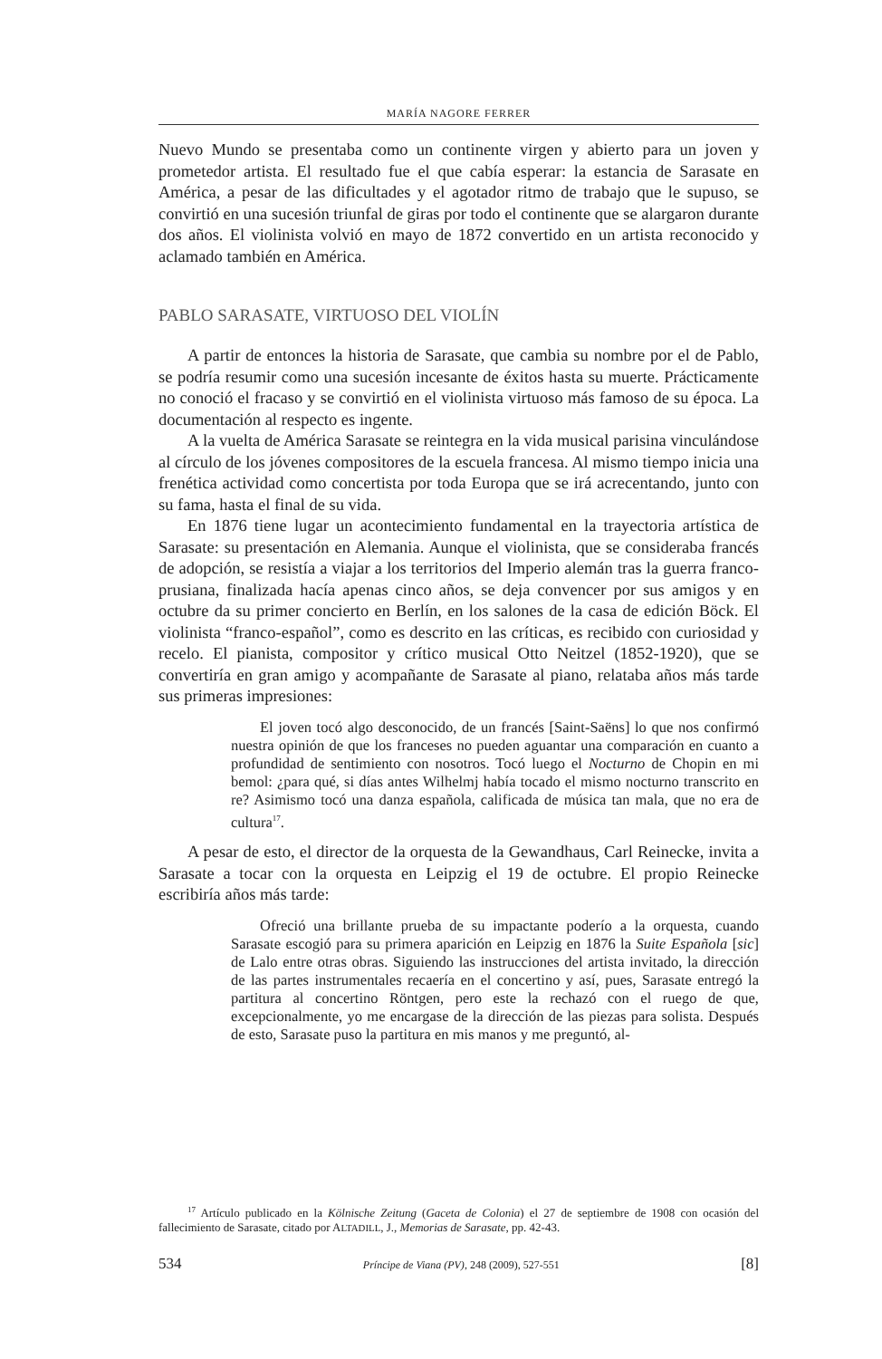MARÍA NAGORE FERRER
Nuevo Mundo se presentaba como un continente virgen y abierto para un joven y prometedor artista. El resultado fue el que cabía esperar: la estancia de Sarasate en América, a pesar de las dificultades y el agotador ritmo de trabajo que le supuso, se convirtió en una sucesión triunfal de giras por todo el continente que se alargaron durante dos años. El violinista volvió en mayo de 1872 convertido en un artista reconocido y aclamado también en América.
PABLO SARASATE, VIRTUOSO DEL VIOLÍN
A partir de entonces la historia de Sarasate, que cambia su nombre por el de Pablo, se podría resumir como una sucesión incesante de éxitos hasta su muerte. Prácticamente no conoció el fracaso y se convirtió en el violinista virtuoso más famoso de su época. La documentación al respecto es ingente.
A la vuelta de América Sarasate se reintegra en la vida musical parisina vinculándose al círculo de los jóvenes compositores de la escuela francesa. Al mismo tiempo inicia una frenética actividad como concertista por toda Europa que se irá acrecentando, junto con su fama, hasta el final de su vida.
En 1876 tiene lugar un acontecimiento fundamental en la trayectoria artística de Sarasate: su presentación en Alemania. Aunque el violinista, que se consideraba francés de adopción, se resistía a viajar a los territorios del Imperio alemán tras la guerra franco-prusiana, finalizada hacía apenas cinco años, se deja convencer por sus amigos y en octubre da su primer concierto en Berlín, en los salones de la casa de edición Böck. El violinista “franco-español”, como es descrito en las críticas, es recibido con curiosidad y recelo. El pianista, compositor y crítico musical Otto Neitzel (1852-1920), que se convertiría en gran amigo y acompañante de Sarasate al piano, relataba años más tarde sus primeras impresiones:
El joven tocó algo desconocido, de un francés [Saint-Saëns] lo que nos confirmó nuestra opinión de que los franceses no pueden aguantar una comparación en cuanto a profundidad de sentimiento con nosotros. Tocó luego el Nocturno de Chopin en mi bemol: ¿para qué, si días antes Wilhelmj había tocado el mismo nocturno transcrito en re? Asimismo tocó una danza española, calificada de música tan mala, que no era de cultura<sup>17</sup>.
A pesar de esto, el director de la orquesta de la Gewandhaus, Carl Reinecke, invita a Sarasate a tocar con la orquesta en Leipzig el 19 de octubre. El propio Reinecke escribiría años más tarde:
Ofreció una brillante prueba de su impactante poderío a la orquesta, cuando Sarasate escogió para su primera aparición en Leipzig en 1876 la Suite Española [sic] de Lalo entre otras obras. Siguiendo las instrucciones del artista invitado, la dirección de las partes instrumentales recaería en el concertino y así, pues, Sarasate entregó la partitura al concertino Röntgen, pero este la rechazó con el ruego de que, excepcionalmente, yo me encargase de la dirección de las piezas para solista. Después de esto, Sarasate puso la partitura en mis manos y me preguntó, al-
<sup>17</sup> Artículo publicado en la Kölnische Zeitung (Gaceta de Colonia) el 27 de septiembre de 1908 con ocasión del fallecimiento de Sarasate, citado por ALTADILL, J., Memorias de Sarasate, pp. 42-43.
534 Príncipe de Viana (PV), 248 (2009), 527-551 [8]